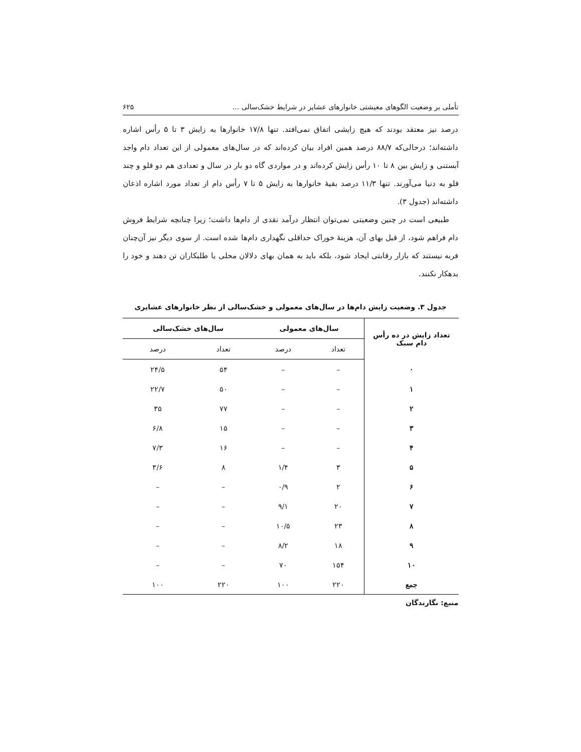تأملی بر وضعیت الگوهای معیشتی خانوارهای عشایر در شرایط خشک‌سالی … ۶۲۵
درصد نیز معتقد بودند که هیچ زایشی اتفاق نمی‌افتد. تنها ۱۷/۸ خانوارها به زایش ۳ تا ۵ رأس اشاره داشته‌اند؛ درحالی‌که ۸۸/۷ درصد همین افراد بیان کرده‌اند که در سال‌های معمولی از این تعداد دام واجد آبستنی و زایش بین ۸ تا ۱۰ رأس زایش کرده‌اند و در مواردی گاه دو بار در سال و تعدادی هم دو قلو و چند قلو به دنیا می‌آورند. تنها ۱۱/۳ درصد بقیهٔ خانوارها به زایش ۵ تا ۷ رأس دام از تعداد مورد اشاره اذعان داشته‌اند (جدول ۳).
طبیعی است در چنین وضعیتی نمی‌توان انتظار درآمد نقدی از دام‌ها داشت؛ زیرا چنانچه شرایط فروش دام فراهم شود، از قبل بهای آن، هزینهٔ خوراک حداقلی نگهداری دام‌ها شده است. از سوی دیگر نیز آن‌چنان فربه نیستند که بازار رقابتی ایجاد شود، بلکه باید به همان بهای دلالان محلی یا طلبکاران تن دهند و خود را بدهکار نکنند.
جدول ۳. وضعیت زایش دام‌ها در سال‌های معمولی و خشک‌سالی از نظر خانوارهای عشایری
| تعداد زایش در ده رأس دام سبک | سال‌های معمولی | | سال‌های خشک‌سالی | |
| --- | --- | --- | --- | --- |
| | تعداد | درصد | تعداد | درصد |
| ۰ | – | – | ۵۴ | ۲۴/۵ |
| ۱ | – | – | ۵۰ | ۲۲/۷ |
| ۲ | – | – | ۷۷ | ۳۵ |
| ۳ | – | – | ۱۵ | ۶/۸ |
| ۴ | – | – | ۱۶ | ۷/۳ |
| ۵ | ۳ | ۱/۴ | ۸ | ۳/۶ |
| ۶ | ۲ | ۰/۹ | – | – |
| ۷ | ۲۰ | ۹/۱ | – | – |
| ۸ | ۲۳ | ۱۰/۵ | – | – |
| ۹ | ۱۸ | ۸/۲ | – | – |
| ۱۰ | ۱۵۴ | ۷۰ | – | – |
| جمع | ۲۲۰ | ۱۰۰ | ۲۲۰ | ۱۰۰ |
منبع: نگارندگان